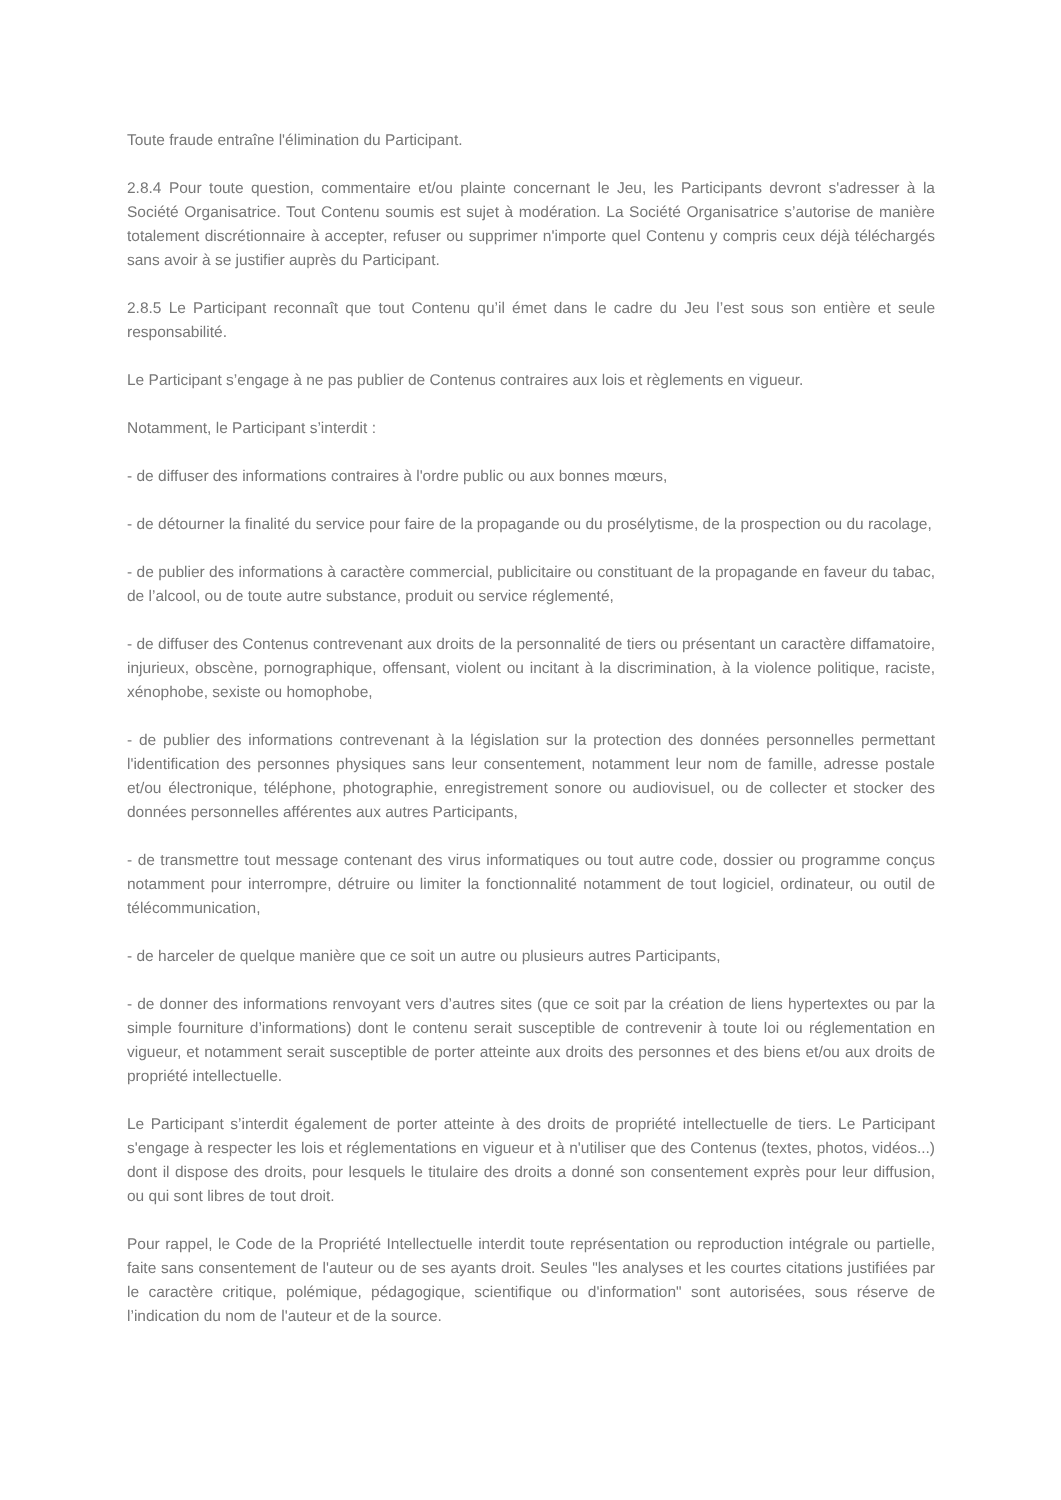Toute fraude entraîne l'élimination du Participant.
2.8.4 Pour toute question, commentaire et/ou plainte concernant le Jeu, les Participants devront s'adresser à la Société Organisatrice. Tout Contenu soumis est sujet à modération. La Société Organisatrice s’autorise de manière totalement discrétionnaire à accepter, refuser ou supprimer n'importe quel Contenu y compris ceux déjà téléchargés sans avoir à se justifier auprès du Participant.
2.8.5 Le Participant reconnaît que tout Contenu qu’il émet dans le cadre du Jeu l’est sous son entière et seule responsabilité.
Le Participant s’engage à ne pas publier de Contenus contraires aux lois et règlements en vigueur.
Notamment, le Participant s’interdit :
- de diffuser des informations contraires à l'ordre public ou aux bonnes mœurs,
- de détourner la finalité du service pour faire de la propagande ou du prosélytisme, de la prospection ou du racolage,
- de publier des informations à caractère commercial, publicitaire ou constituant de la propagande en faveur du tabac, de l’alcool, ou de toute autre substance, produit ou service réglementé,
- de diffuser des Contenus contrevenant aux droits de la personnalité de tiers ou présentant un caractère diffamatoire, injurieux, obscène, pornographique, offensant, violent ou incitant à la discrimination, à la violence politique, raciste, xénophobe, sexiste ou homophobe,
- de publier des informations contrevenant à la législation sur la protection des données personnelles permettant l'identification des personnes physiques sans leur consentement, notamment leur nom de famille, adresse postale et/ou électronique, téléphone, photographie, enregistrement sonore ou audiovisuel, ou de collecter et stocker des données personnelles afférentes aux autres Participants,
- de transmettre tout message contenant des virus informatiques ou tout autre code, dossier ou programme conçus notamment pour interrompre, détruire ou limiter la fonctionnalité notamment de tout logiciel, ordinateur, ou outil de télécommunication,
- de harceler de quelque manière que ce soit un autre ou plusieurs autres Participants,
- de donner des informations renvoyant vers d’autres sites (que ce soit par la création de liens hypertextes ou par la simple fourniture d’informations) dont le contenu serait susceptible de contrevenir à toute loi ou réglementation en vigueur, et notamment serait susceptible de porter atteinte aux droits des personnes et des biens et/ou aux droits de propriété intellectuelle.
Le Participant s’interdit également de porter atteinte à des droits de propriété intellectuelle de tiers. Le Participant s'engage à respecter les lois et réglementations en vigueur et à n'utiliser que des Contenus (textes, photos, vidéos...) dont il dispose des droits, pour lesquels le titulaire des droits a donné son consentement exprès pour leur diffusion, ou qui sont libres de tout droit.
Pour rappel, le Code de la Propriété Intellectuelle interdit toute représentation ou reproduction intégrale ou partielle, faite sans consentement de l'auteur ou de ses ayants droit. Seules "les analyses et les courtes citations justifiées par le caractère critique, polémique, pédagogique, scientifique ou d'information" sont autorisées, sous réserve de l’indication du nom de l'auteur et de la source.